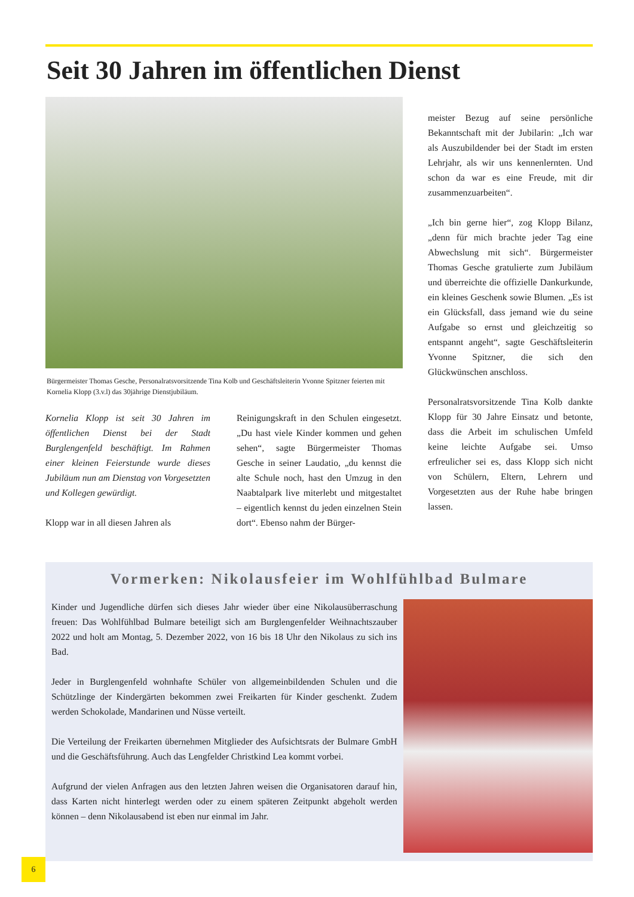Seit 30 Jahren im öffentlichen Dienst
Bürgermeister Thomas Gesche, Personalratsvorsitzende Tina Kolb und Geschäftsleiterin Yvonne Spitzner feierten mit Kornelia Klopp (3.v.l) das 30jährige Dienstjubiläum.
Kornelia Klopp ist seit 30 Jahren im öffentlichen Dienst bei der Stadt Burglengenfeld beschäftigt. Im Rahmen einer kleinen Feierstunde wurde dieses Jubiläum nun am Dienstag von Vorgesetzten und Kollegen gewürdigt.
Klopp war in all diesen Jahren als
Reinigungskraft in den Schulen eingesetzt. „Du hast viele Kinder kommen und gehen sehen“, sagte Bürgermeister Thomas Gesche in seiner Laudatio, „du kennst die alte Schule noch, hast den Umzug in den Naabtalpark live miterlebt und mitgestaltet – eigentlich kennst du jeden einzelnen Stein dort“. Ebenso nahm der Bürger-
meister Bezug auf seine persönliche Bekanntschaft mit der Jubilarin: „Ich war als Auszubildender bei der Stadt im ersten Lehrjahr, als wir uns kennenlernten. Und schon da war es eine Freude, mit dir zusammenzuarbeiten“.
„Ich bin gerne hier“, zog Klopp Bilanz, „denn für mich brachte jeder Tag eine Abwechslung mit sich“. Bürgermeister Thomas Gesche gratulierte zum Jubiläum und überreichte die offizielle Dankurkunde, ein kleines Geschenk sowie Blumen. „Es ist ein Glücksfall, dass jemand wie du seine Aufgabe so ernst und gleichzeitig so entspannt angeht“, sagte Geschäftsleiterin Yvonne Spitzner, die sich den Glückwünschen anschloss.
Personalratsvorsitzende Tina Kolb dankte Klopp für 30 Jahre Einsatz und betonte, dass die Arbeit im schulischen Umfeld keine leichte Aufgabe sei. Umso erfreulicher sei es, dass Klopp sich nicht von Schülern, Eltern, Lehrern und Vorgesetzten aus der Ruhe habe bringen lassen.
Vormerken: Nikolausfeier im Wohlfühlbad Bulmare
Kinder und Jugendliche dürfen sich dieses Jahr wieder über eine Nikolausüberraschung freuen: Das Wohlfühlbad Bulmare beteiligt sich am Burglengenfelder Weihnachtszauber 2022 und holt am Montag, 5. Dezember 2022, von 16 bis 18 Uhr den Nikolaus zu sich ins Bad.
Jeder in Burglengenfeld wohnhafte Schüler von allgemeinbildenden Schulen und die Schützlinge der Kindergärten bekommen zwei Freikarten für Kinder geschenkt. Zudem werden Schokolade, Mandarinen und Nüsse verteilt.
Die Verteilung der Freikarten übernehmen Mitglieder des Aufsichtsrats der Bulmare GmbH und die Geschäftsführung. Auch das Lengfelder Christkind Lea kommt vorbei.
Aufgrund der vielen Anfragen aus den letzten Jahren weisen die Organisatoren darauf hin, dass Karten nicht hinterlegt werden oder zu einem späteren Zeitpunkt abgeholt werden können – denn Nikolausabend ist eben nur einmal im Jahr.
6